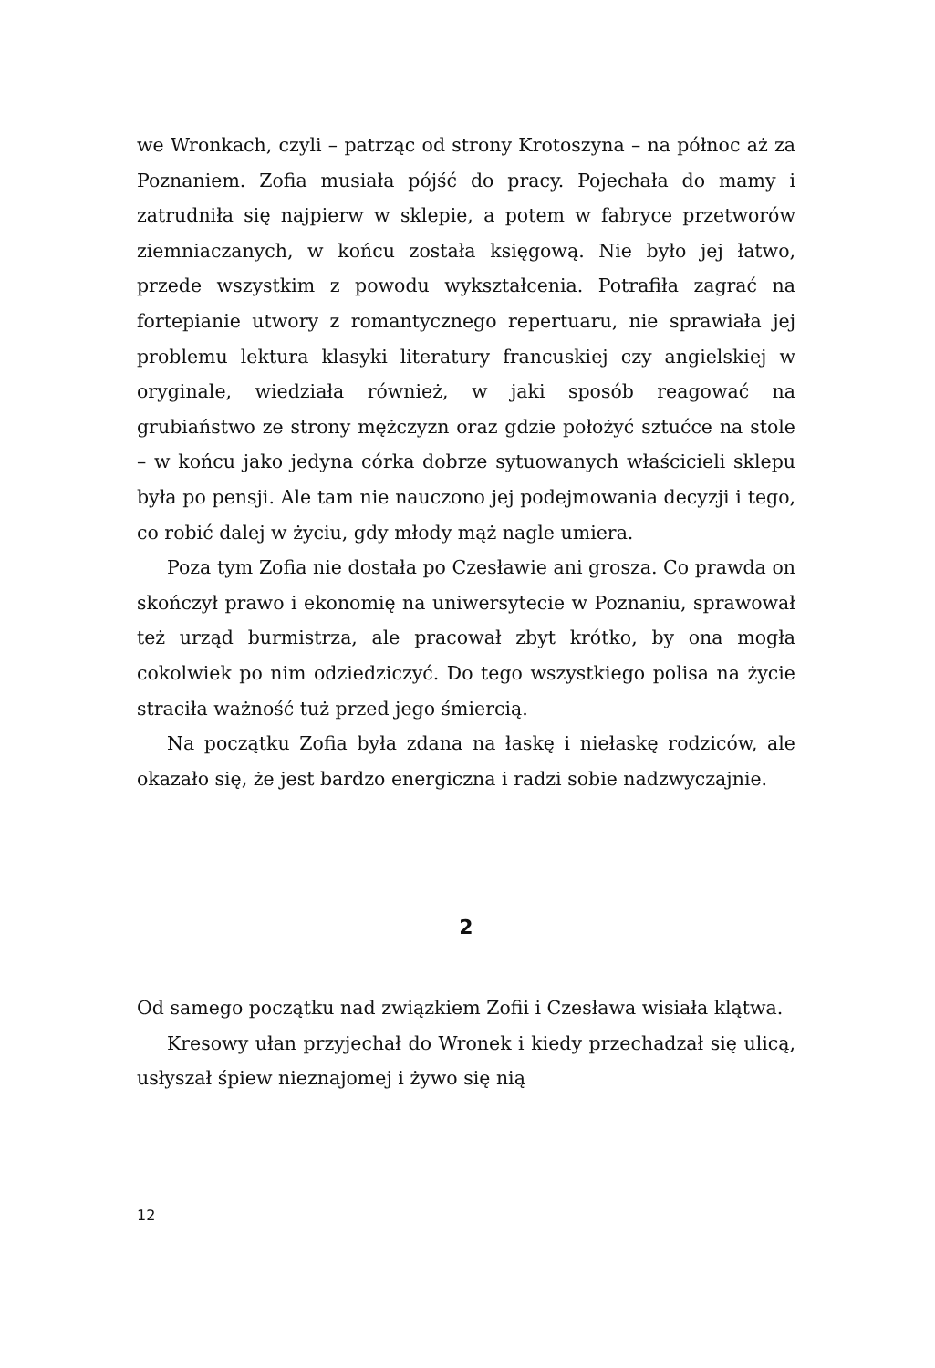we Wronkach, czyli – patrząc od strony Krotoszyna – na północ aż za Poznaniem. Zofia musiała pójść do pracy. Pojechała do mamy i zatrudniła się najpierw w sklepie, a potem w fabryce przetworów ziemniaczanych, w końcu została księgową. Nie było jej łatwo, przede wszystkim z powodu wykształcenia. Potrafiła zagrać na fortepianie utwory z romantycznego repertuaru, nie sprawiała jej problemu lektura klasyki literatury francuskiej czy angielskiej w oryginale, wiedziała również, w jaki sposób reagować na grubiaństwo ze strony mężczyzn oraz gdzie położyć sztućce na stole – w końcu jako jedyna córka dobrze sytuowanych właścicieli sklepu była po pensji. Ale tam nie nauczono jej podejmowania decyzji i tego, co robić dalej w życiu, gdy młody mąż nagle umiera.
Poza tym Zofia nie dostała po Czesławie ani grosza. Co prawda on skończył prawo i ekonomię na uniwersytecie w Poznaniu, sprawował też urząd burmistrza, ale pracował zbyt krótko, by ona mogła cokolwiek po nim odziedziczyć. Do tego wszystkiego polisa na życie straciła ważność tuż przed jego śmiercią.
Na początku Zofia była zdana na łaskę i niełaskę rodziców, ale okazało się, że jest bardzo energiczna i radzi sobie nadzwyczajnie.
2
Od samego początku nad związkiem Zofii i Czesława wisiała klątwa.
Kresowy ułan przyjechał do Wronek i kiedy przechadzał się ulicą, usłyszał śpiew nieznajomej i żywo się nią
12